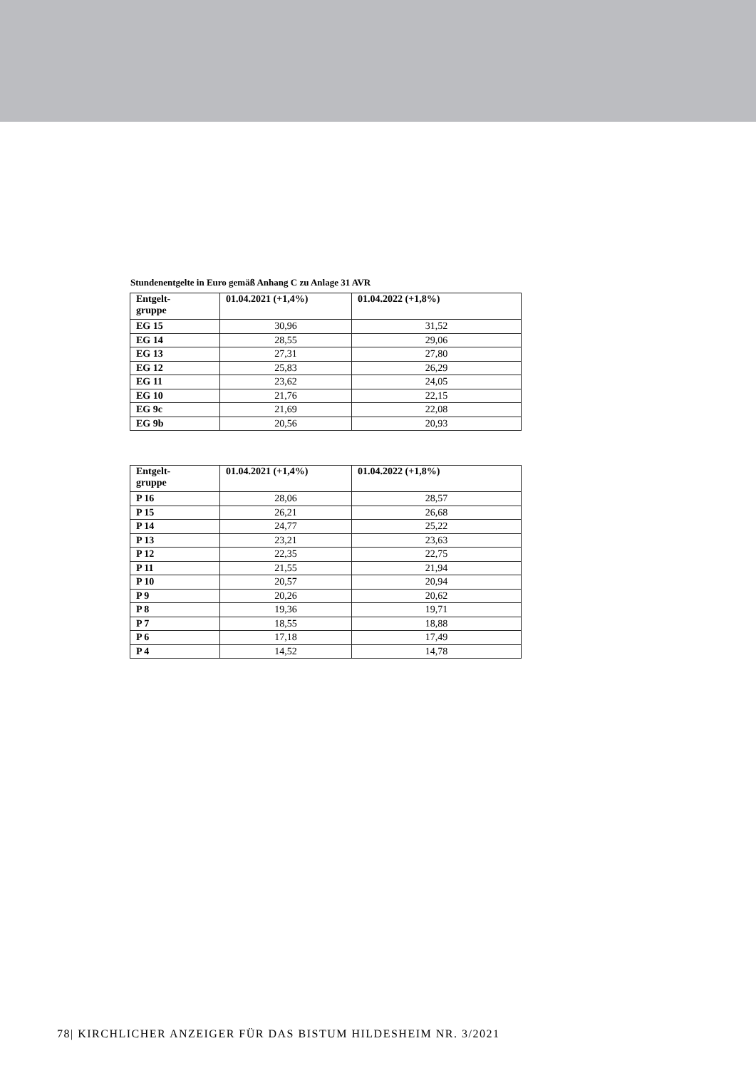Stundenentgelte in Euro gemäß Anhang C zu Anlage 31 AVR
| Entgelt- gruppe | 01.04.2021 (+1,4%) | 01.04.2022 (+1,8%) |
| --- | --- | --- |
| EG 15 | 30,96 | 31,52 |
| EG 14 | 28,55 | 29,06 |
| EG 13 | 27,31 | 27,80 |
| EG 12 | 25,83 | 26,29 |
| EG 11 | 23,62 | 24,05 |
| EG 10 | 21,76 | 22,15 |
| EG 9c | 21,69 | 22,08 |
| EG 9b | 20,56 | 20,93 |
| Entgelt- gruppe | 01.04.2021 (+1,4%) | 01.04.2022 (+1,8%) |
| --- | --- | --- |
| P 16 | 28,06 | 28,57 |
| P 15 | 26,21 | 26,68 |
| P 14 | 24,77 | 25,22 |
| P 13 | 23,21 | 23,63 |
| P 12 | 22,35 | 22,75 |
| P 11 | 21,55 | 21,94 |
| P 10 | 20,57 | 20,94 |
| P 9 | 20,26 | 20,62 |
| P 8 | 19,36 | 19,71 |
| P 7 | 18,55 | 18,88 |
| P 6 | 17,18 | 17,49 |
| P 4 | 14,52 | 14,78 |
78| KIRCHLICHER ANZEIGER FÜR DAS BISTUM HILDESHEIM NR. 3/2021